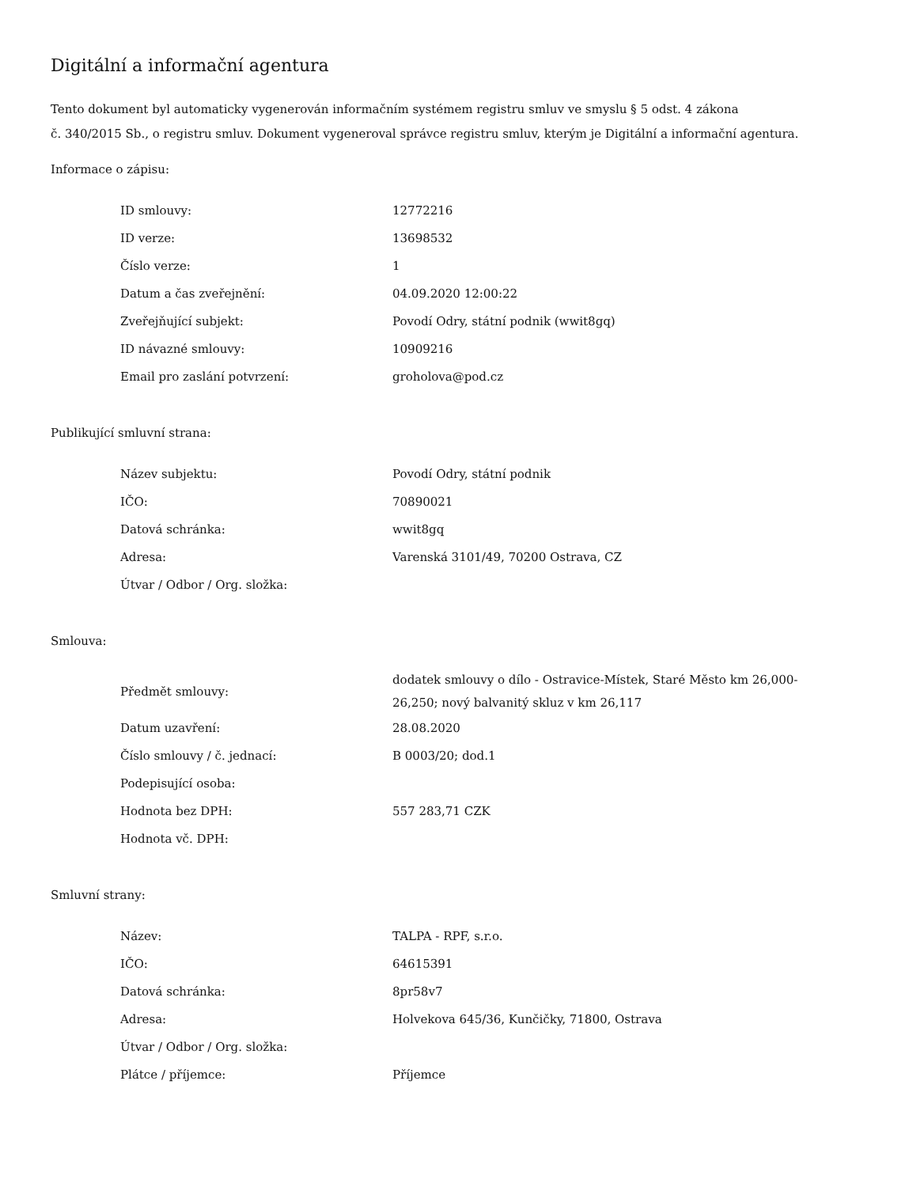Digitální a informační agentura
Tento dokument byl automaticky vygenerován informačním systémem registru smluv ve smyslu § 5 odst. 4 zákona
č. 340/2015 Sb., o registru smluv. Dokument vygeneroval správce registru smluv, kterým je Digitální a informační agentura.
Informace o zápisu:
| ID smlouvy: | 12772216 |
| ID verze: | 13698532 |
| Číslo verze: | 1 |
| Datum a čas zveřejnění: | 04.09.2020 12:00:22 |
| Zveřejňující subjekt: | Povodí Odry, státní podnik (wwit8gq) |
| ID návazné smlouvy: | 10909216 |
| Email pro zaslání potvrzení: | groholova@pod.cz |
Publikující smluvní strana:
| Název subjektu: | Povodí Odry, státní podnik |
| IČO: | 70890021 |
| Datová schránka: | wwit8gq |
| Adresa: | Varenská 3101/49, 70200 Ostrava, CZ |
| Útvar / Odbor / Org. složka: | |
Smlouva:
| Předmět smlouvy: | dodatek smlouvy o dílo - Ostravice-Místek, Staré Město km 26,000-26,250; nový balvanitý skluz v km 26,117 |
| Datum uzavření: | 28.08.2020 |
| Číslo smlouvy / č. jednací: | B 0003/20; dod.1 |
| Podepisující osoba: | |
| Hodnota bez DPH: | 557 283,71 CZK |
| Hodnota vč. DPH: | |
Smluvní strany:
| Název: | TALPA - RPF, s.r.o. |
| IČO: | 64615391 |
| Datová schránka: | 8pr58v7 |
| Adresa: | Holvekova 645/36, Kunčičky, 71800, Ostrava |
| Útvar / Odbor / Org. složka: | |
| Plátce / příjemce: | Příjemce |